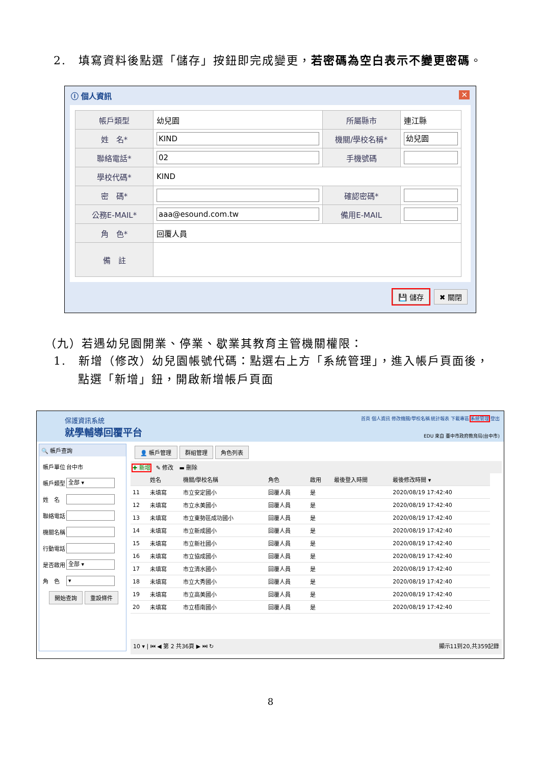2.　填寫資料後點選「儲存」按鈕即完成變更，若密碼為空白表示不變更密碼。
ⓘ 個人資訊 ✕
| 帳戶類型 | 幼兒園 | 所屬縣市 | 連江縣 |
| 姓 名* | KIND | 機關/學校名稱* | 幼兒園 |
| 聯絡電話* | 02 | 手機號碼 | |
| 學校代碼* | KIND | | |
| 密 碼* | | 確認密碼* | |
| 公務E-MAIL* | aaa@esound.com.tw | 備用E-MAIL | |
| 角 色* | 回覆人員 | | |
| 備 註 | | | |
💾 儲存 ✖ 關閉
（九）若遇幼兒園開業、停業、歇業其教育主管機關權限：
1.　新增（修改）幼兒園帳號代碼：點選右上方「系統管理」，進入帳戶頁面後，
　　點選「新增」鈕，開啟新增帳戶頁面
保護資訊系統
就學輔導回覆平台
首頁 個人資訊 修改機關/學校名稱 統計報表 下載專區 系統管理 登出
EDU 來自 臺中市政府教育局(台中市)
🔍 帳戶查詢
| 帳戶單位 | 台中市 |
| 帳戶類型 | 全部 ▾ |
| 姓 名 | |
| 聯絡電話 | |
| 機關名稱 | |
| 行動電話 | |
| 是否啟用 | 全部 ▾ |
| 角 色 | ▾ |
開始查詢 重設條件
👤 帳戶管理 群組管理 角色列表
✚ 新增　✎ 修改　▬ 刪除
| | 姓名 | 機關/學校名稱 | 角色 | 啟用 | 最後登入時間 | 最後修改時間 ▾ |
| --- | --- | --- | --- | --- | --- | --- |
| 11 | 未填寫 | 市立安定國小 | 回覆人員 | 是 | | 2020/08/19 17:42:40 |
| 12 | 未填寫 | 市立水美國小 | 回覆人員 | 是 | | 2020/08/19 17:42:40 |
| 13 | 未填寫 | 市立東勢區成功國小 | 回覆人員 | 是 | | 2020/08/19 17:42:40 |
| 14 | 未填寫 | 市立新成國小 | 回覆人員 | 是 | | 2020/08/19 17:42:40 |
| 15 | 未填寫 | 市立新社國小 | 回覆人員 | 是 | | 2020/08/19 17:42:40 |
| 16 | 未填寫 | 市立協成國小 | 回覆人員 | 是 | | 2020/08/19 17:42:40 |
| 17 | 未填寫 | 市立清水國小 | 回覆人員 | 是 | | 2020/08/19 17:42:40 |
| 18 | 未填寫 | 市立大秀國小 | 回覆人員 | 是 | | 2020/08/19 17:42:40 |
| 19 | 未填寫 | 市立高美國小 | 回覆人員 | 是 | | 2020/08/19 17:42:40 |
| 20 | 未填寫 | 市立梧南國小 | 回覆人員 | 是 | | 2020/08/19 17:42:40 |
10 ▾ | ⏮ ◀ 第 2 共36頁 ▶ ⏭ ↻ 顯示11到20,共359記錄
8